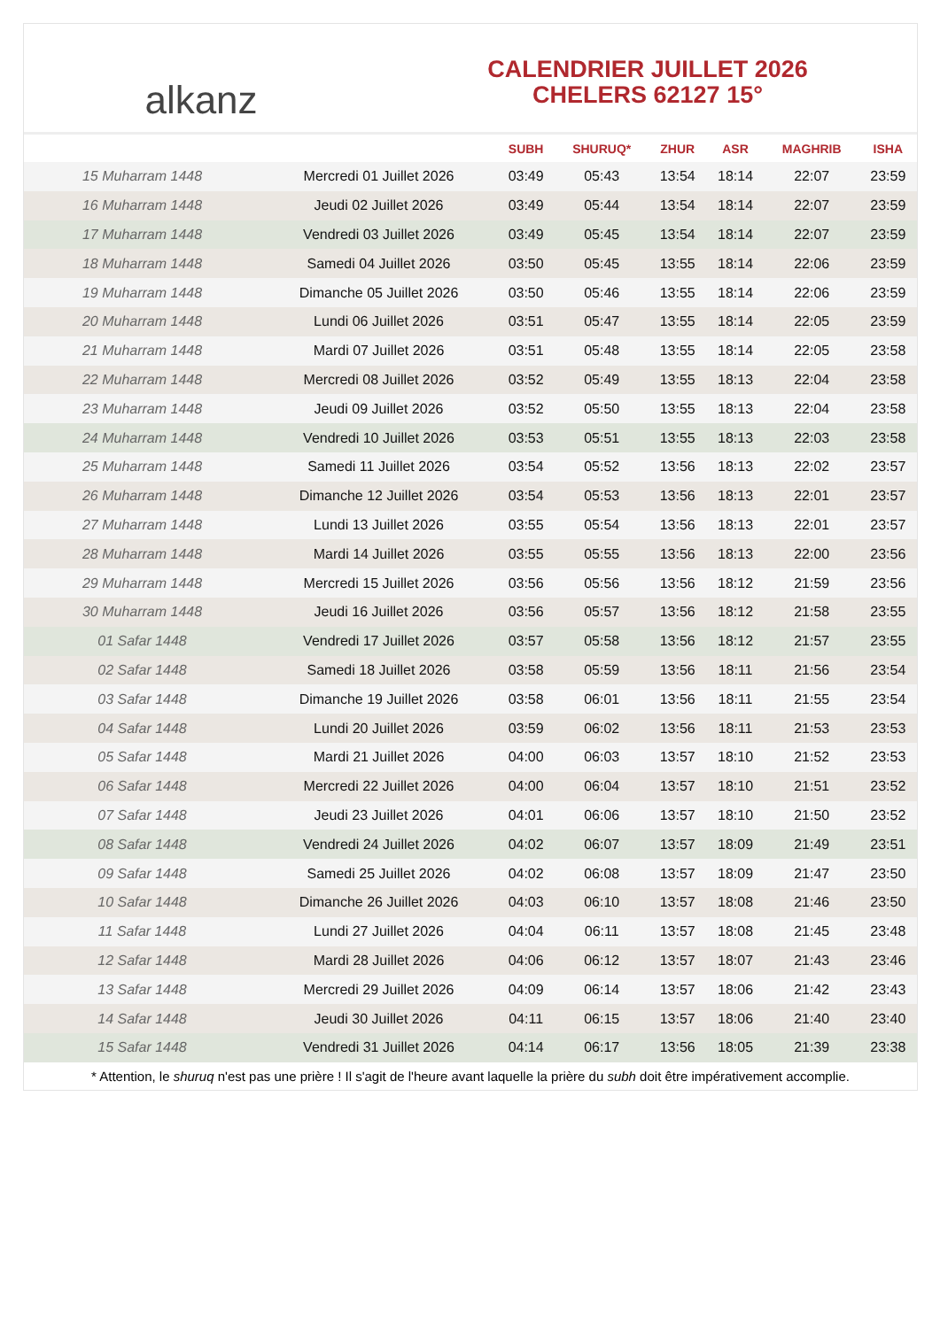alkanz
CALENDRIER JUILLET 2026
CHELERS 62127 15°
| | | SUBH | SHURUQ* | ZHUR | ASR | MAGHRIB | ISHA |
| --- | --- | --- | --- | --- | --- | --- | --- |
| 15 Muharram 1448 | Mercredi 01 Juillet 2026 | 03:49 | 05:43 | 13:54 | 18:14 | 22:07 | 23:59 |
| 16 Muharram 1448 | Jeudi 02 Juillet 2026 | 03:49 | 05:44 | 13:54 | 18:14 | 22:07 | 23:59 |
| 17 Muharram 1448 | Vendredi 03 Juillet 2026 | 03:49 | 05:45 | 13:54 | 18:14 | 22:07 | 23:59 |
| 18 Muharram 1448 | Samedi 04 Juillet 2026 | 03:50 | 05:45 | 13:55 | 18:14 | 22:06 | 23:59 |
| 19 Muharram 1448 | Dimanche 05 Juillet 2026 | 03:50 | 05:46 | 13:55 | 18:14 | 22:06 | 23:59 |
| 20 Muharram 1448 | Lundi 06 Juillet 2026 | 03:51 | 05:47 | 13:55 | 18:14 | 22:05 | 23:59 |
| 21 Muharram 1448 | Mardi 07 Juillet 2026 | 03:51 | 05:48 | 13:55 | 18:14 | 22:05 | 23:58 |
| 22 Muharram 1448 | Mercredi 08 Juillet 2026 | 03:52 | 05:49 | 13:55 | 18:13 | 22:04 | 23:58 |
| 23 Muharram 1448 | Jeudi 09 Juillet 2026 | 03:52 | 05:50 | 13:55 | 18:13 | 22:04 | 23:58 |
| 24 Muharram 1448 | Vendredi 10 Juillet 2026 | 03:53 | 05:51 | 13:55 | 18:13 | 22:03 | 23:58 |
| 25 Muharram 1448 | Samedi 11 Juillet 2026 | 03:54 | 05:52 | 13:56 | 18:13 | 22:02 | 23:57 |
| 26 Muharram 1448 | Dimanche 12 Juillet 2026 | 03:54 | 05:53 | 13:56 | 18:13 | 22:01 | 23:57 |
| 27 Muharram 1448 | Lundi 13 Juillet 2026 | 03:55 | 05:54 | 13:56 | 18:13 | 22:01 | 23:57 |
| 28 Muharram 1448 | Mardi 14 Juillet 2026 | 03:55 | 05:55 | 13:56 | 18:13 | 22:00 | 23:56 |
| 29 Muharram 1448 | Mercredi 15 Juillet 2026 | 03:56 | 05:56 | 13:56 | 18:12 | 21:59 | 23:56 |
| 30 Muharram 1448 | Jeudi 16 Juillet 2026 | 03:56 | 05:57 | 13:56 | 18:12 | 21:58 | 23:55 |
| 01 Safar 1448 | Vendredi 17 Juillet 2026 | 03:57 | 05:58 | 13:56 | 18:12 | 21:57 | 23:55 |
| 02 Safar 1448 | Samedi 18 Juillet 2026 | 03:58 | 05:59 | 13:56 | 18:11 | 21:56 | 23:54 |
| 03 Safar 1448 | Dimanche 19 Juillet 2026 | 03:58 | 06:01 | 13:56 | 18:11 | 21:55 | 23:54 |
| 04 Safar 1448 | Lundi 20 Juillet 2026 | 03:59 | 06:02 | 13:56 | 18:11 | 21:53 | 23:53 |
| 05 Safar 1448 | Mardi 21 Juillet 2026 | 04:00 | 06:03 | 13:57 | 18:10 | 21:52 | 23:53 |
| 06 Safar 1448 | Mercredi 22 Juillet 2026 | 04:00 | 06:04 | 13:57 | 18:10 | 21:51 | 23:52 |
| 07 Safar 1448 | Jeudi 23 Juillet 2026 | 04:01 | 06:06 | 13:57 | 18:10 | 21:50 | 23:52 |
| 08 Safar 1448 | Vendredi 24 Juillet 2026 | 04:02 | 06:07 | 13:57 | 18:09 | 21:49 | 23:51 |
| 09 Safar 1448 | Samedi 25 Juillet 2026 | 04:02 | 06:08 | 13:57 | 18:09 | 21:47 | 23:50 |
| 10 Safar 1448 | Dimanche 26 Juillet 2026 | 04:03 | 06:10 | 13:57 | 18:08 | 21:46 | 23:50 |
| 11 Safar 1448 | Lundi 27 Juillet 2026 | 04:04 | 06:11 | 13:57 | 18:08 | 21:45 | 23:48 |
| 12 Safar 1448 | Mardi 28 Juillet 2026 | 04:06 | 06:12 | 13:57 | 18:07 | 21:43 | 23:46 |
| 13 Safar 1448 | Mercredi 29 Juillet 2026 | 04:09 | 06:14 | 13:57 | 18:06 | 21:42 | 23:43 |
| 14 Safar 1448 | Jeudi 30 Juillet 2026 | 04:11 | 06:15 | 13:57 | 18:06 | 21:40 | 23:40 |
| 15 Safar 1448 | Vendredi 31 Juillet 2026 | 04:14 | 06:17 | 13:56 | 18:05 | 21:39 | 23:38 |
* Attention, le shuruq n'est pas une prière ! Il s'agit de l'heure avant laquelle la prière du subh doit être impérativement accomplie.